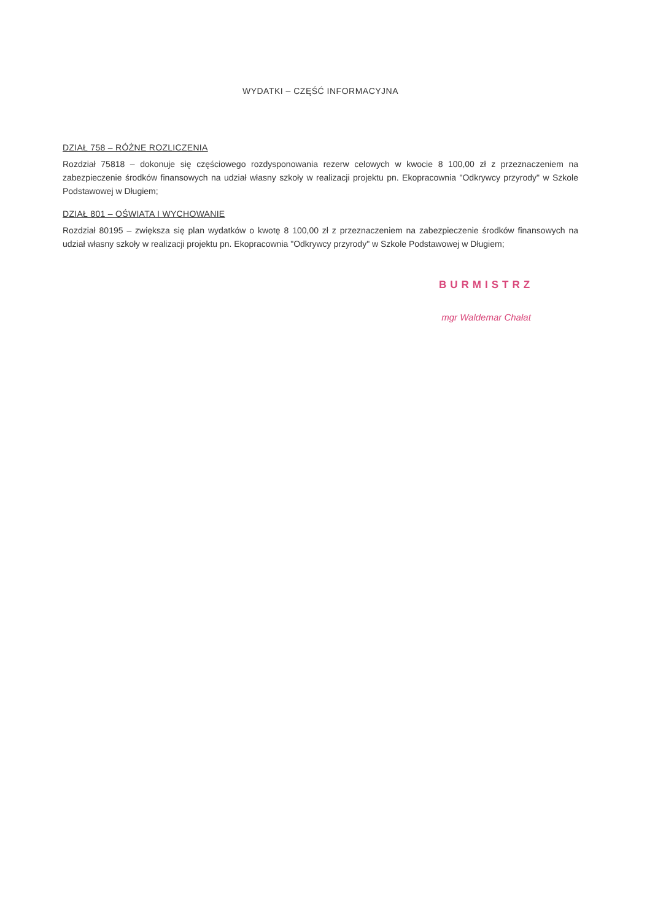WYDATKI – CZĘŚĆ INFORMACYJNA
DZIAŁ 758 – RÓŻNE ROZLICZENIA
Rozdział 75818 – dokonuje się częściowego rozdysponowania rezerw celowych w kwocie 8 100,00 zł z przeznaczeniem na zabezpieczenie środków finansowych na udział własny szkoły w realizacji projektu pn. Ekopracownia "Odkrywcy przyrody" w Szkole Podstawowej w Długiem;
DZIAŁ 801 – OŚWIATA I WYCHOWANIE
Rozdział 80195 – zwiększa się plan wydatków o kwotę 8 100,00 zł z przeznaczeniem na zabezpieczenie środków finansowych na udział własny szkoły w realizacji projektu pn. Ekopracownia "Odkrywcy przyrody" w Szkole Podstawowej w Długiem;
BURMISTRZ
mgr Waldemar Chałat